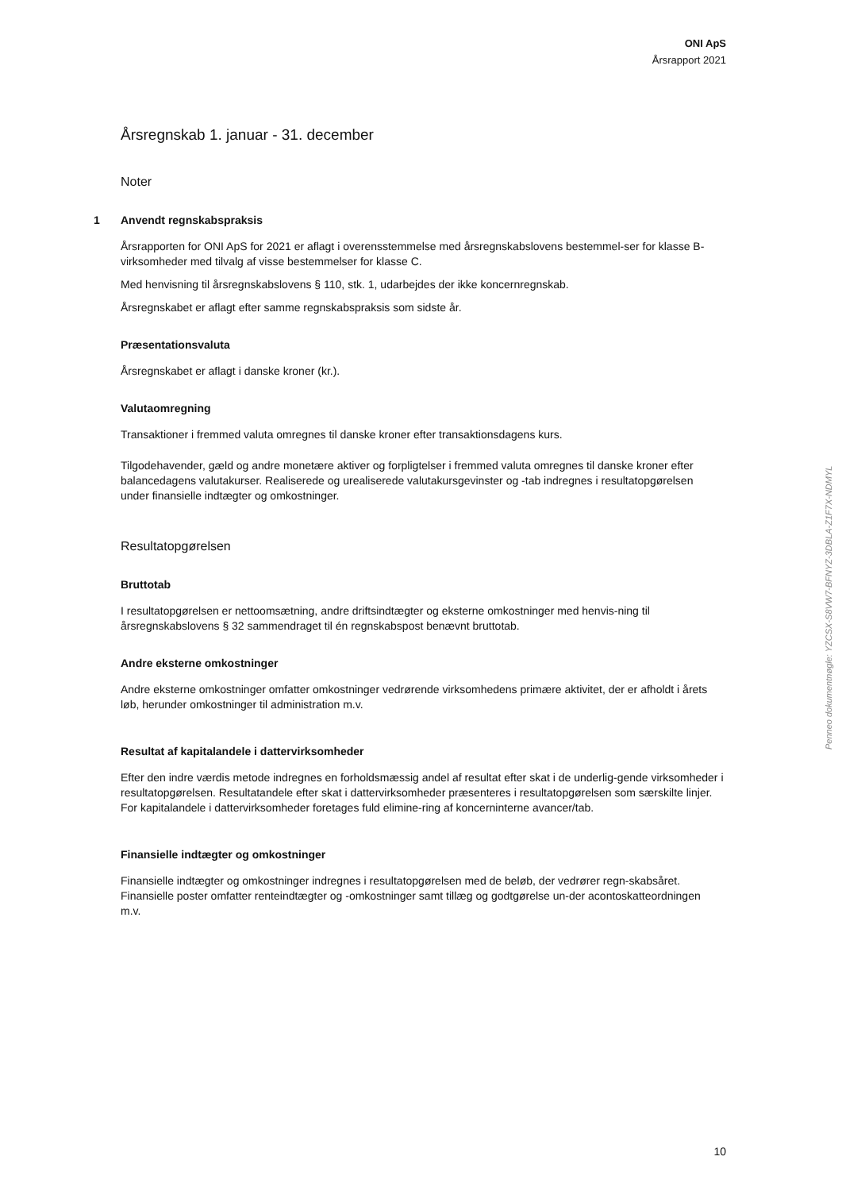ONI ApS
Årsrapport 2021
Årsregnskab 1. januar - 31. december
Noter
1 Anvendt regnskabspraksis
Årsrapporten for ONI ApS for 2021 er aflagt i overensstemmelse med årsregnskabslovens bestemmel-ser for klasse B-virksomheder med tilvalg af visse bestemmelser for klasse C.
Med henvisning til årsregnskabslovens § 110, stk. 1, udarbejdes der ikke koncernregnskab.
Årsregnskabet er aflagt efter samme regnskabspraksis som sidste år.
Præsentationsvaluta
Årsregnskabet er aflagt i danske kroner (kr.).
Valutaomregning
Transaktioner i fremmed valuta omregnes til danske kroner efter transaktionsdagens kurs.
Tilgodehavender, gæld og andre monetære aktiver og forpligtelser i fremmed valuta omregnes til danske kroner efter balancedagens valutakurser. Realiserede og urealiserede valutakursgevinster og -tab indregnes i resultatopgørelsen under finansielle indtægter og omkostninger.
Resultatopgørelsen
Bruttotab
I resultatopgørelsen er nettoomsætning, andre driftsindtægter og eksterne omkostninger med henvis-ning til årsregnskabslovens § 32 sammendraget til én regnskabspost benævnt bruttotab.
Andre eksterne omkostninger
Andre eksterne omkostninger omfatter omkostninger vedrørende virksomhedens primære aktivitet, der er afholdt i årets løb, herunder omkostninger til administration m.v.
Resultat af kapitalandele i dattervirksomheder
Efter den indre værdis metode indregnes en forholdsmæssig andel af resultat efter skat i de underlig-gende virksomheder i resultatopgørelsen. Resultatandele efter skat i dattervirksomheder præsenteres i resultatopgørelsen som særskilte linjer. For kapitalandele i dattervirksomheder foretages fuld elimine-ring af koncerninterne avancer/tab.
Finansielle indtægter og omkostninger
Finansielle indtægter og omkostninger indregnes i resultatopgørelsen med de beløb, der vedrører regn-skabsåret. Finansielle poster omfatter renteindtægter og -omkostninger samt tillæg og godtgørelse un-der acontoskatteordningen m.v.
Penneo dokumentnøgle: YZCSX-S8VW7-BFNYZ-3DBLA-Z1F7X-NDMYL
10